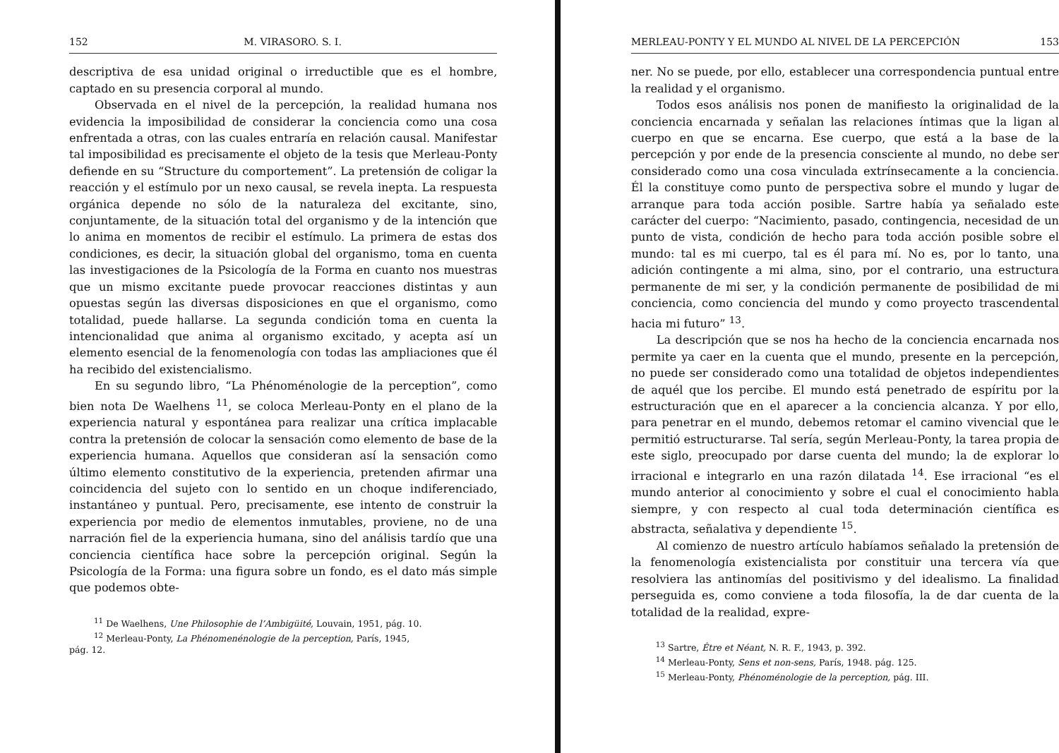152 M. VIRASORO. S. I.
descriptiva de esa unidad original o irreductible que es el hombre, captado en su presencia corporal al mundo.
Observada en el nivel de la percepción, la realidad humana nos evidencia la imposibilidad de considerar la conciencia como una cosa enfrentada a otras, con las cuales entraría en relación causal. Manifestar tal imposibilidad es precisamente el objeto de la tesis que Merleau-Ponty defiende en su “Structure du comportement”. La pretensión de coligar la reacción y el estímulo por un nexo causal, se revela inepta. La respuesta orgánica depende no sólo de la naturaleza del excitante, sino, conjuntamente, de la situación total del organismo y de la intención que lo anima en momentos de recibir el estímulo. La primera de estas dos condiciones, es decir, la situación global del organismo, toma en cuenta las investigaciones de la Psicología de la Forma en cuanto nos muestras que un mismo excitante puede provocar reacciones distintas y aun opuestas según las diversas disposiciones en que el organismo, como totalidad, puede hallarse. La segunda condición toma en cuenta la intencionalidad que anima al organismo excitado, y acepta así un elemento esencial de la fenomenología con todas las ampliaciones que él ha recibido del existencialismo.
En su segundo libro, “La Phénoménologie de la perception”, como bien nota De Waelhens <sup>11</sup>, se coloca Merleau-Ponty en el plano de la experiencia natural y espontánea para realizar una crítica implacable contra la pretensión de colocar la sensación como elemento de base de la experiencia humana. Aquellos que consideran así la sensación como último elemento constitutivo de la experiencia, pretenden afirmar una coincidencia del sujeto con lo sentido en un choque indiferenciado, instantáneo y puntual. Pero, precisamente, ese intento de construir la experiencia por medio de elementos inmutables, proviene, no de una narración fiel de la experiencia humana, sino del análisis tardío que una conciencia científica hace sobre la percepción original. Según la Psicología de la Forma: una figura sobre un fondo, es el dato más simple que podemos obte-
<sup>11</sup> De Waelhens, Une Philosophie de l’Ambigüité, Louvain, 1951, pág. 10.
<sup>12</sup> Merleau-Ponty, La Phénomenénologie de la perception, París, 1945,
pág. 12.
MERLEAU-PONTY Y EL MUNDO AL NIVEL DE LA PERCEPCIÓN 153
ner. No se puede, por ello, establecer una correspondencia puntual entre la realidad y el organismo.
Todos esos análisis nos ponen de manifiesto la originalidad de la conciencia encarnada y señalan las relaciones íntimas que la ligan al cuerpo en que se encarna. Ese cuerpo, que está a la base de la percepción y por ende de la presencia consciente al mundo, no debe ser considerado como una cosa vinculada extrínsecamente a la conciencia. Él la constituye como punto de perspectiva sobre el mundo y lugar de arranque para toda acción posible. Sartre había ya señalado este carácter del cuerpo: “Nacimiento, pasado, contingencia, necesidad de un punto de vista, condición de hecho para toda acción posible sobre el mundo: tal es mi cuerpo, tal es él para mí. No es, por lo tanto, una adición contingente a mi alma, sino, por el contrario, una estructura permanente de mi ser, y la condición permanente de posibilidad de mi conciencia, como conciencia del mundo y como proyecto trascendental hacia mi futuro” <sup>13</sup>.
La descripción que se nos ha hecho de la conciencia encarnada nos permite ya caer en la cuenta que el mundo, presente en la percepción, no puede ser considerado como una totalidad de objetos independientes de aquél que los percibe. El mundo está penetrado de espíritu por la estructuración que en el aparecer a la conciencia alcanza. Y por ello, para penetrar en el mundo, debemos retomar el camino vivencial que le permitió estructurarse. Tal sería, según Merleau-Ponty, la tarea propia de este siglo, preocupado por darse cuenta del mundo; la de explorar lo irracional e integrarlo en una razón dilatada <sup>14</sup>. Ese irracional “es el mundo anterior al conocimiento y sobre el cual el conocimiento habla siempre, y con respecto al cual toda determinación científica es abstracta, señalativa y dependiente <sup>15</sup>.
Al comienzo de nuestro artículo habíamos señalado la pretensión de la fenomenología existencialista por constituir una tercera vía que resolviera las antinomías del positivismo y del idealismo. La finalidad perseguida es, como conviene a toda filosofía, la de dar cuenta de la totalidad de la realidad, expre-
<sup>13</sup> Sartre, Être et Néant, N. R. F., 1943, p. 392.
<sup>14</sup> Merleau-Ponty, Sens et non-sens, París, 1948. pág. 125.
<sup>15</sup> Merleau-Ponty, Phénoménologie de la perception, pág. III.